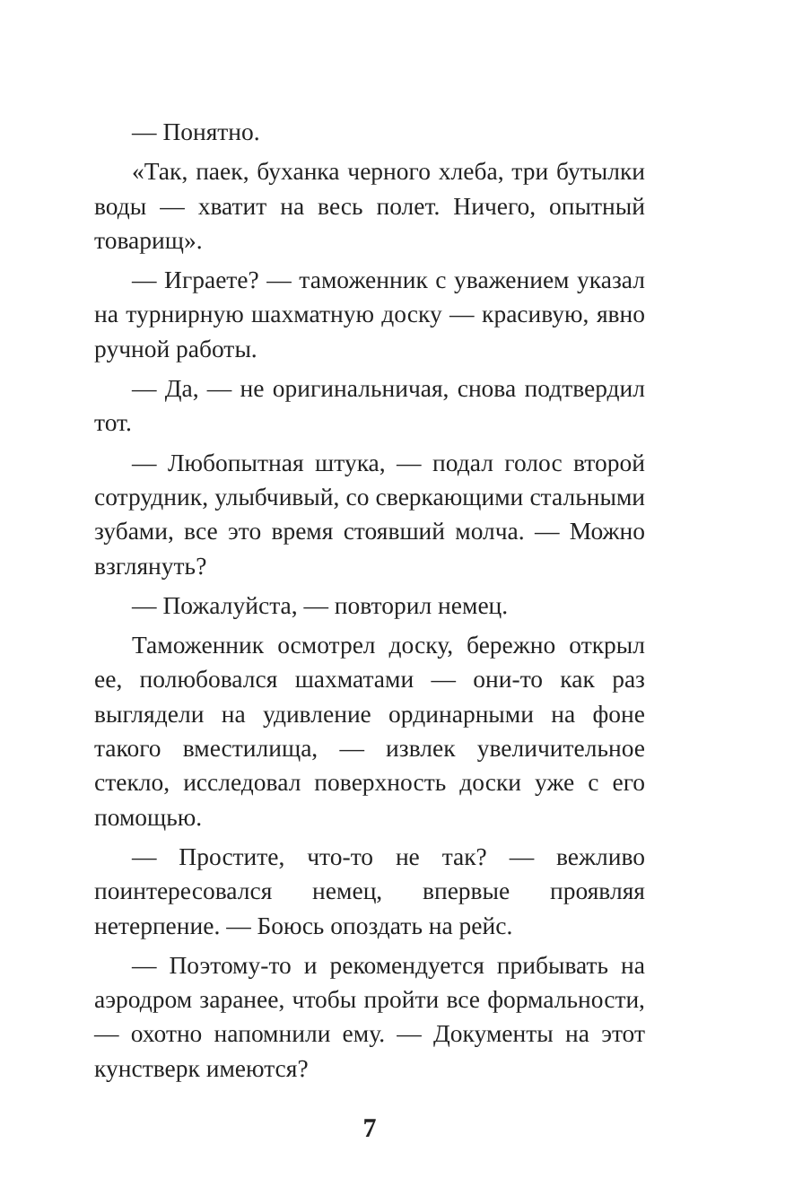— Понятно.
«Так, паек, буханка черного хлеба, три бутылки воды — хватит на весь полет. Ничего, опытный товарищ».
— Играете? — таможенник с уважением указал на турнирную шахматную доску — красивую, явно ручной работы.
— Да, — не оригинальничая, снова подтвердил тот.
— Любопытная штука, — подал голос второй сотрудник, улыбчивый, со сверкающими стальными зубами, все это время стоявший молча. — Можно взглянуть?
— Пожалуйста, — повторил немец.
Таможенник осмотрел доску, бережно открыл ее, полюбовался шахматами — они-то как раз выглядели на удивление ординарными на фоне такого вместилища, — извлек увеличительное стекло, исследовал поверхность доски уже с его помощью.
— Простите, что-то не так? — вежливо поинтересовался немец, впервые проявляя нетерпение. — Боюсь опоздать на рейс.
— Поэтому-то и рекомендуется прибывать на аэродром заранее, чтобы пройти все формальности, — охотно напомнили ему. — Документы на этот кунстверк имеются?
7